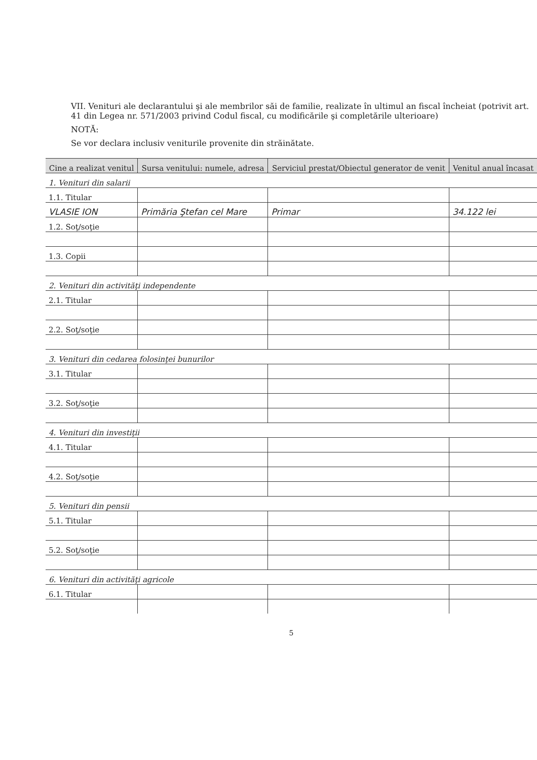VII. Venituri ale declarantului şi ale membrilor săi de familie, realizate în ultimul an fiscal încheiat (potrivit art. 41 din Legea nr. 571/2003 privind Codul fiscal, cu modificările şi completările ulterioare)
NOTĂ:
Se vor declara inclusiv veniturile provenite din străinătate.
| Cine a realizat venitul | Sursa venitului: numele, adresa | Serviciul prestat/Obiectul generator de venit | Venitul anual încasat |
| --- | --- | --- | --- |
| 1. Venituri din salarii | | | |
| 1.1. Titular | | | |
| VLASIE ION | Primăria Ştefan cel Mare | Primar | 34.122 lei |
| 1.2. Soţ/soţie | | | |
| 1.3. Copii | | | |
| 2. Venituri din activităţi independente | | | |
| 2.1. Titular | | | |
| 2.2. Soţ/soţie | | | |
| 3. Venituri din cedarea folosinţei bunurilor | | | |
| 3.1. Titular | | | |
| 3.2. Soţ/soţie | | | |
| 4. Venituri din investiţii | | | |
| 4.1. Titular | | | |
| 4.2. Soţ/soţie | | | |
| 5. Venituri din pensii | | | |
| 5.1. Titular | | | |
| 5.2. Soţ/soţie | | | |
| 6. Venituri din activităţi agricole | | | |
| 6.1. Titular | | | |
5